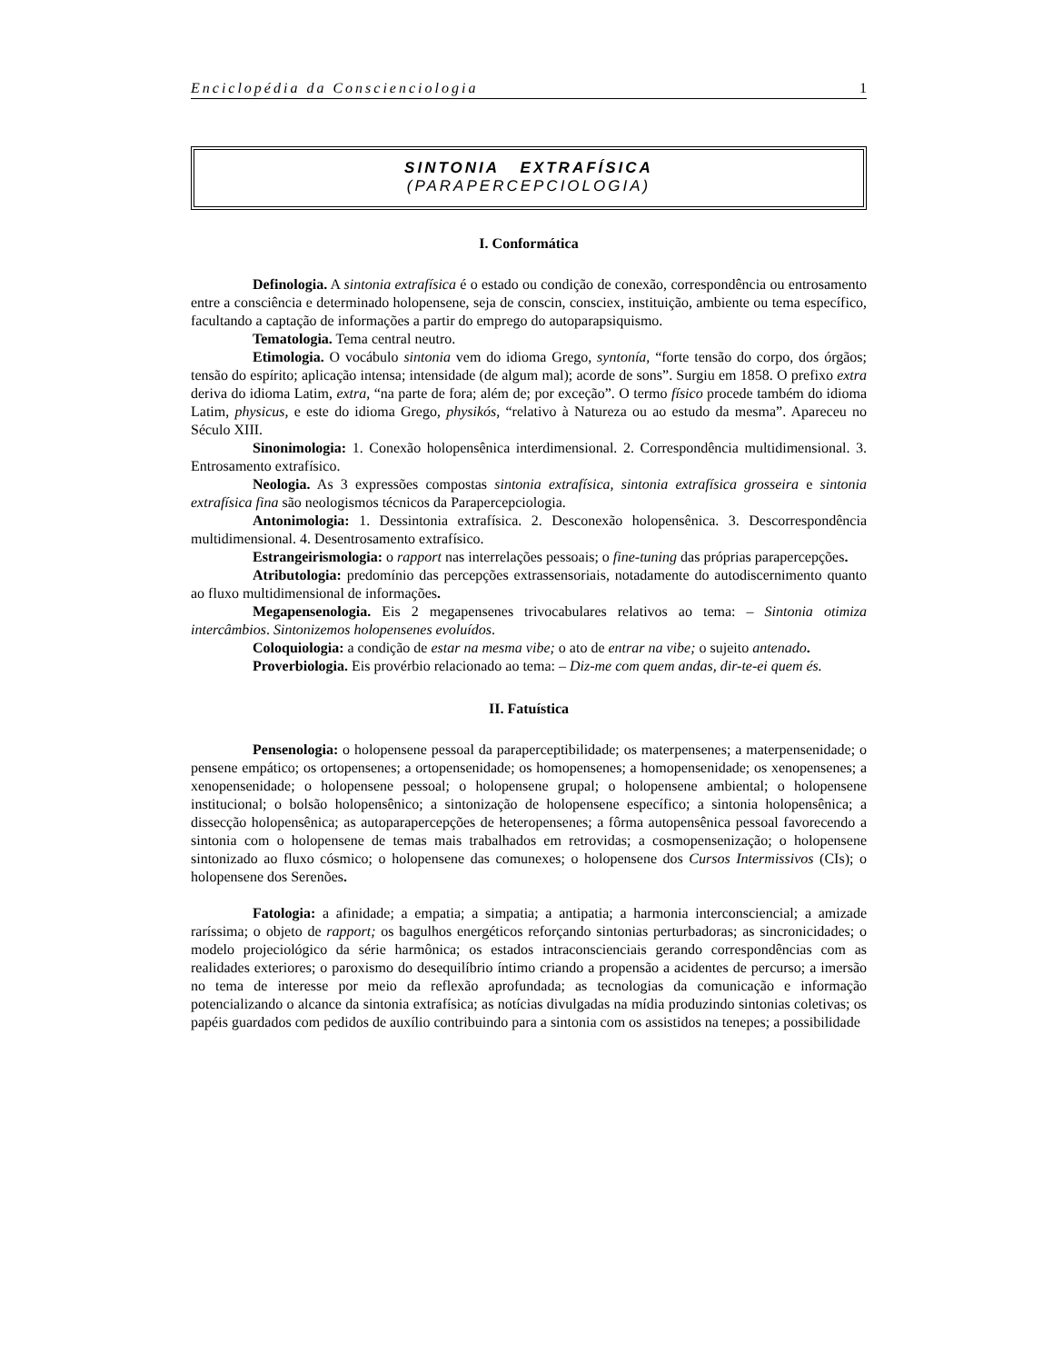Enciclopédia da Conscienciologia 1
SINTONIA EXTRAFÍSICA
(PARAPERCEPCIOLOGIA)
I. Conformática
Definologia. A sintonia extrafísica é o estado ou condição de conexão, correspondência ou entrosamento entre a consciência e determinado holopensene, seja de conscin, consciex, instituição, ambiente ou tema específico, facultando a captação de informações a partir do emprego do autoparapsiquismo.
Tematologia. Tema central neutro.
Etimologia. O vocábulo sintonia vem do idioma Grego, syntonía, “forte tensão do corpo, dos órgãos; tensão do espírito; aplicação intensa; intensidade (de algum mal); acorde de sons”. Surgiu em 1858. O prefixo extra deriva do idioma Latim, extra, “na parte de fora; além de; por exceção”. O termo físico procede também do idioma Latim, physicus, e este do idioma Grego, physikós, “relativo à Natureza ou ao estudo da mesma”. Apareceu no Século XIII.
Sinonimologia: 1. Conexão holopensênica interdimensional. 2. Correspondência multidimensional. 3. Entrosamento extrafísico.
Neologia. As 3 expressões compostas sintonia extrafísica, sintonia extrafísica grosseira e sintonia extrafísica fina são neologismos técnicos da Parapercepciologia.
Antonimologia: 1. Dessintonia extrafísica. 2. Desconexão holopensênica. 3. Descorrespondência multidimensional. 4. Desentrosamento extrafísico.
Estrangeirismologia: o rapport nas interrelações pessoais; o fine-tuning das próprias parapercepções.
Atributologia: predomínio das percepções extrassensoriais, notadamente do autodiscernimento quanto ao fluxo multidimensional de informações.
Megapensenologia. Eis 2 megapensenes trivocabulares relativos ao tema: – Sintonia otimiza intercâmbios. Sintonizemos holopensenes evoluídos.
Coloquiologia: a condição de estar na mesma vibe; o ato de entrar na vibe; o sujeito antenado.
Proverbiologia. Eis provérbio relacionado ao tema: – Diz-me com quem andas, dir-te-ei quem és.
II. Fatuística
Pensenologia: o holopensene pessoal da paraperceptibilidade; os materpensenes; a materpensenidade; o pensene empático; os ortopensenes; a ortopensenidade; os homopensenes; a homopensenidade; os xenopensenes; a xenopensenidade; o holopensene pessoal; o holopensene grupal; o holopensene ambiental; o holopensene institucional; o bolsão holopensênico; a sintonização de holopensene específico; a sintonia holopensênica; a dissecção holopensênica; as autoparapercepções de heteropensenes; a fôrma autopensênica pessoal favorecendo a sintonia com o holopensene de temas mais trabalhados em retrovidas; a cosmopensenização; o holopensene sintonizado ao fluxo cósmico; o holopensene das comunexes; o holopensene dos Cursos Intermissivos (CIs); o holopensene dos Serenões.
Fatologia: a afinidade; a empatia; a simpatia; a antipatia; a harmonia interconsciencial; a amizade raríssima; o objeto de rapport; os bagulhos energéticos reforçando sintonias perturbadoras; as sincronicidades; o modelo projeciológico da série harmônica; os estados intraconscienciais gerando correspondências com as realidades exteriores; o paroxismo do desequilíbrio íntimo criando a propensão a acidentes de percurso; a imersão no tema de interesse por meio da reflexão aprofundada; as tecnologias da comunicação e informação potencializando o alcance da sintonia extrafísica; as notícias divulgadas na mídia produzindo sintonias coletivas; os papéis guardados com pedidos de auxílio contribuindo para a sintonia com os assistidos na tenepes; a possibilidade